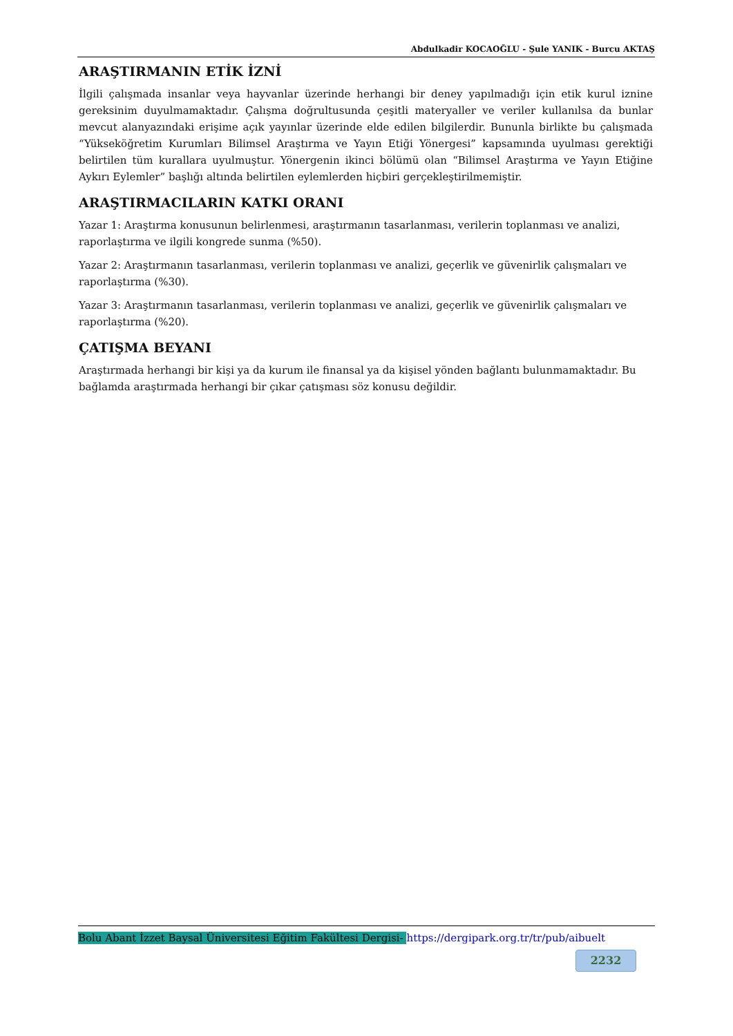Abdulkadir KOCAOĞLU - Şule YANIK - Burcu AKTAŞ
ARAŞTIRMANIN ETİK İZNİ
İlgili çalışmada insanlar veya hayvanlar üzerinde herhangi bir deney yapılmadığı için etik kurul iznine gereksinim duyulmamaktadır. Çalışma doğrultusunda çeşitli materyaller ve veriler kullanılsa da bunlar mevcut alanyazındaki erişime açık yayınlar üzerinde elde edilen bilgilerdir. Bununla birlikte bu çalışmada “Yükseköğretim Kurumları Bilimsel Araştırma ve Yayın Etiği Yönergesi” kapsamında uyulması gerektiği belirtilen tüm kurallara uyulmuştur. Yönergenin ikinci bölümü olan “Bilimsel Araştırma ve Yayın Etiğine Aykırı Eylemler” başlığı altında belirtilen eylemlerden hiçbiri gerçekleştirilmemiştir.
ARAŞTIRMACILARIN KATKI ORANI
Yazar 1: Araştırma konusunun belirlenmesi, araştırmanın tasarlanması, verilerin toplanması ve analizi, raporlaştırma ve ilgili kongrede sunma (%50).
Yazar 2: Araştırmanın tasarlanması, verilerin toplanması ve analizi, geçerlik ve güvenirlik çalışmaları ve raporlaştırma (%30).
Yazar 3: Araştırmanın tasarlanması, verilerin toplanması ve analizi, geçerlik ve güvenirlik çalışmaları ve raporlaştırma (%20).
ÇATIŞMA BEYANI
Araştırmada herhangi bir kişi ya da kurum ile finansal ya da kişisel yönden bağlantı bulunmamaktadır. Bu bağlamda araştırmada herhangi bir çıkar çatışması söz konusu değildir.
Bolu Abant İzzet Baysal Üniversitesi Eğitim Fakültesi Dergisi- https://dergipark.org.tr/tr/pub/aibuelt
2232